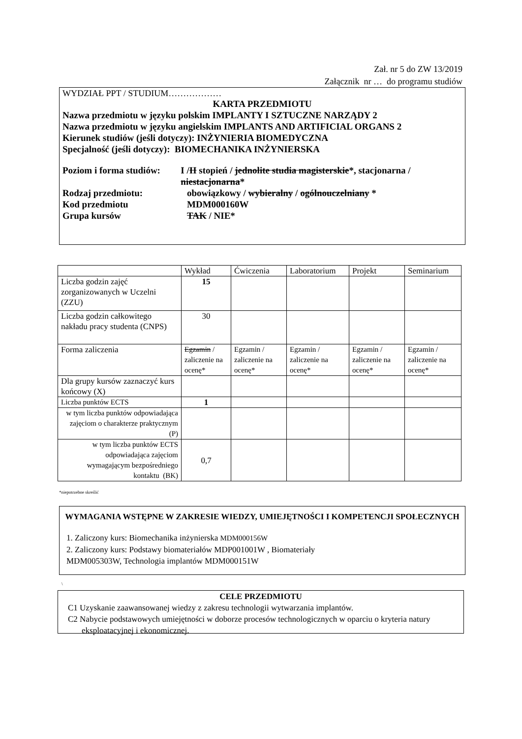Zał. nr 5 do ZW 13/2019
Załącznik nr … do programu studiów
WYDZIAŁ PPT / STUDIUM………………
KARTA PRZEDMIOTU
Nazwa przedmiotu w języku polskim IMPLANTY I SZTUCZNE NARZĄDY 2
Nazwa przedmiotu w języku angielskim IMPLANTS AND ARTIFICIAL ORGANS 2
Kierunek studiów (jeśli dotyczy): INŻYNIERIA BIOMEDYCZNA
Specjalność (jeśli dotyczy): BIOMECHANIKA INŻYNIERSKA
Poziom i forma studiów:
I /II stopień / jednolite studia magisterskie*, stacjonarna / niestacjonarna*
Rodzaj przedmiotu: obowiązkowy / wybieralny / ogólnouczelniany *
Kod przedmiotu MDM000160W
Grupa kursów TAK / NIE*
| | Wykład | Ćwiczenia | Laboratorium | Projekt | Seminarium |
| Liczba godzin zajęć zorganizowanych w Uczelni (ZZU) | 15 | | | | |
| Liczba godzin całkowitego nakładu pracy studenta (CNPS) | 30 | | | | |
| Forma zaliczenia | Egzamin / zaliczenie na ocenę* | Egzamin / zaliczenie na ocenę* | Egzamin / zaliczenie na ocenę* | Egzamin / zaliczenie na ocenę* | Egzamin / zaliczenie na ocenę* |
| Dla grupy kursów zaznaczyć kurs końcowy (X) | | | | | |
| Liczba punktów ECTS | 1 | | | | |
| w tym liczba punktów odpowiadająca zajęciom o charakterze praktycznym (P) | | | | | |
| w tym liczba punktów ECTS odpowiadająca zajęciom wymagającym bezpośredniego kontaktu (BK) | 0,7 | | | | |
*niepotrzebne skreślić
WYMAGANIA WSTĘPNE W ZAKRESIE WIEDZY, UMIEJĘTNOŚCI I KOMPETENCJI SPOŁECZNYCH
1. Zaliczony kurs: Biomechanika inżynierska MDM000156W
2. Zaliczony kurs: Podstawy biomateriałów MDP001001W , Biomateriały
MDM005303W, Technologia implantów MDM000151W
\
CELE PRZEDMIOTU
C1 Uzyskanie zaawansowanej wiedzy z zakresu technologii wytwarzania implantów.
C2 Nabycie podstawowych umiejętności w doborze procesów technologicznych w oparciu o kryteria natury eksploatacyjnej i ekonomicznej.